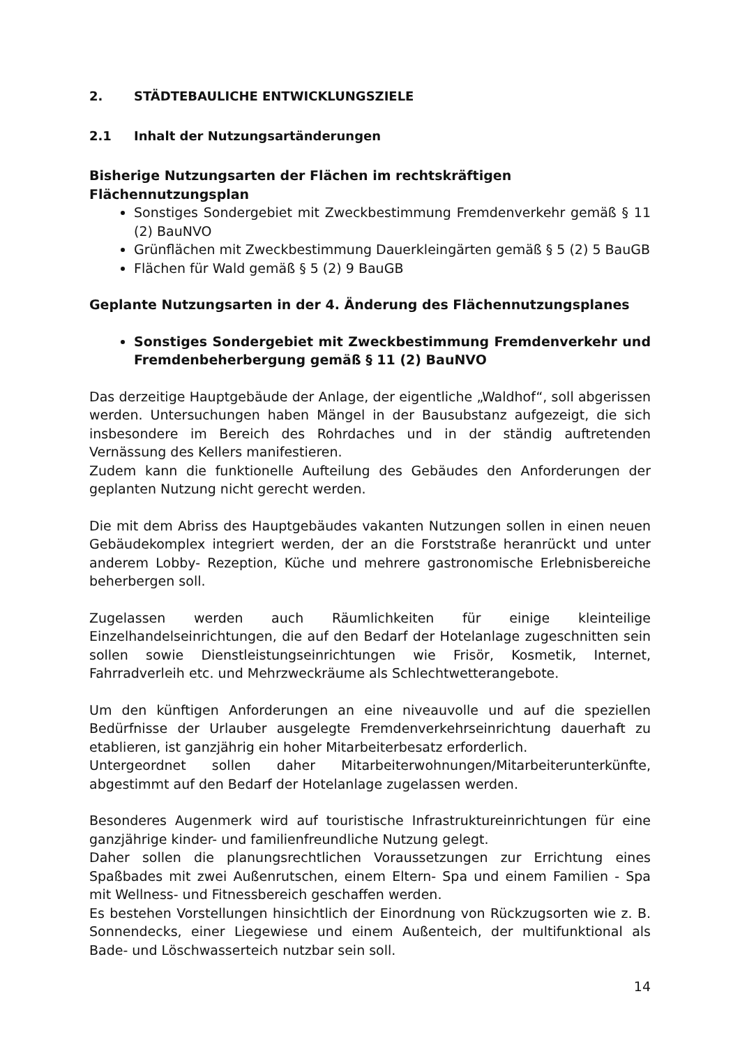2. STÄDTEBAULICHE ENTWICKLUNGSZIELE
2.1 Inhalt der Nutzungsartänderungen
Bisherige Nutzungsarten der Flächen im rechtskräftigen Flächennutzungsplan
Sonstiges Sondergebiet mit Zweckbestimmung Fremdenverkehr gemäß § 11 (2) BauNVO
Grünflächen mit Zweckbestimmung Dauerkleingärten gemäß § 5 (2) 5 BauGB
Flächen für Wald gemäß § 5 (2) 9 BauGB
Geplante Nutzungsarten in der 4. Änderung des Flächennutzungsplanes
Sonstiges Sondergebiet mit Zweckbestimmung Fremdenverkehr und Fremdenbeherbergung gemäß § 11 (2) BauNVO
Das derzeitige Hauptgebäude der Anlage, der eigentliche „Waldhof“, soll abgerissen werden. Untersuchungen haben Mängel in der Bausubstanz aufgezeigt, die sich insbesondere im Bereich des Rohrdaches und in der ständig auftretenden Vernässung des Kellers manifestieren.
Zudem kann die funktionelle Aufteilung des Gebäudes den Anforderungen der geplanten Nutzung nicht gerecht werden.
Die mit dem Abriss des Hauptgebäudes vakanten Nutzungen sollen in einen neuen Gebäudekomplex integriert werden, der an die Forststraße heranrückt und unter anderem Lobby- Rezeption, Küche und mehrere gastronomische Erlebnisbereiche beherbergen soll.
Zugelassen werden auch Räumlichkeiten für einige kleinteilige Einzelhandelseinrichtungen, die auf den Bedarf der Hotelanlage zugeschnitten sein sollen sowie Dienstleistungseinrichtungen wie Frisör, Kosmetik, Internet, Fahrradverleih etc. und Mehrzweckräume als Schlechtwetterangebote.
Um den künftigen Anforderungen an eine niveauvolle und auf die speziellen Bedürfnisse der Urlauber ausgelegte Fremdenverkehrseinrichtung dauerhaft zu etablieren, ist ganzjährig ein hoher Mitarbeiterbesatz erforderlich.
Untergeordnet sollen daher Mitarbeiterwohnungen/Mitarbeiterunterkünfte, abgestimmt auf den Bedarf der Hotelanlage zugelassen werden.
Besonderes Augenmerk wird auf touristische Infrastruktureinrichtungen für eine ganzjährige kinder- und familienfreundliche Nutzung gelegt.
Daher sollen die planungsrechtlichen Voraussetzungen zur Errichtung eines Spaßbades mit zwei Außenrutschen, einem Eltern- Spa und einem Familien - Spa mit Wellness- und Fitnessbereich geschaffen werden.
Es bestehen Vorstellungen hinsichtlich der Einordnung von Rückzugsorten wie z. B. Sonnendecks, einer Liegewiese und einem Außenteich, der multifunktional als Bade- und Löschwasserteich nutzbar sein soll.
14